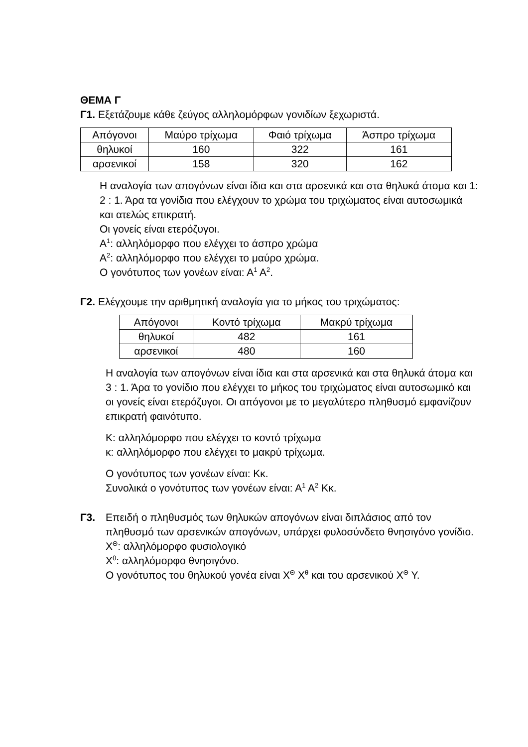ΘΕΜΑ Γ
Γ1. Εξετάζουμε κάθε ζεύγος αλληλομόρφων γονιδίων ξεχωριστά.
| Απόγονοι | Μαύρο τρίχωμα | Φαιό τρίχωμα | Άσπρο τρίχωμα |
| θηλυκοί | 160 | 322 | 161 |
| αρσενικοί | 158 | 320 | 162 |
Η αναλογία των απογόνων είναι ίδια και στα αρσενικά και στα θηλυκά άτομα και 1: 2 : 1. Άρα τα γονίδια που ελέγχουν το χρώμα του τριχώματος είναι αυτοσωμικά και ατελώς επικρατή.
Οι γονείς είναι ετερόζυγοι.
Α<sup>1</sup>: αλληλόμορφο που ελέγχει το άσπρο χρώμα
Α<sup>2</sup>: αλληλόμορφο που ελέγχει το μαύρο χρώμα.
Ο γονότυπος των γονέων είναι: Α<sup>1</sup> Α<sup>2</sup>.
Γ2. Ελέγχουμε την αριθμητική αναλογία για το μήκος του τριχώματος:
| Απόγονοι | Κοντό τρίχωμα | Μακρύ τρίχωμα |
| θηλυκοί | 482 | 161 |
| αρσενικοί | 480 | 160 |
Η αναλογία των απογόνων είναι ίδια και στα αρσενικά και στα θηλυκά άτομα και 3 : 1. Άρα το γονίδιο που ελέγχει το μήκος του τριχώματος είναι αυτοσωμικό και οι γονείς είναι ετερόζυγοι. Οι απόγονοι με το μεγαλύτερο πληθυσμό εμφανίζουν επικρατή φαινότυπο.
Κ: αλληλόμορφο που ελέγχει το κοντό τρίχωμα
κ: αλληλόμορφο που ελέγχει το μακρύ τρίχωμα.
Ο γονότυπος των γονέων είναι: Κκ.
Συνολικά ο γονότυπος των γονέων είναι: Α<sup>1</sup> Α<sup>2</sup> Κκ.
Γ3. Επειδή ο πληθυσμός των θηλυκών απογόνων είναι διπλάσιος από τον πληθυσμό των αρσενικών απογόνων, υπάρχει φυλοσύνδετο θνησιγόνο γονίδιο.
Χ<sup>Θ</sup>: αλληλόμορφο φυσιολογικό
Χ<sup>θ</sup>: αλληλόμορφο θνησιγόνο.
Ο γονότυπος του θηλυκού γονέα είναι Χ<sup>Θ</sup> Χ<sup>θ</sup> και του αρσενικού Χ<sup>Θ</sup> Υ.